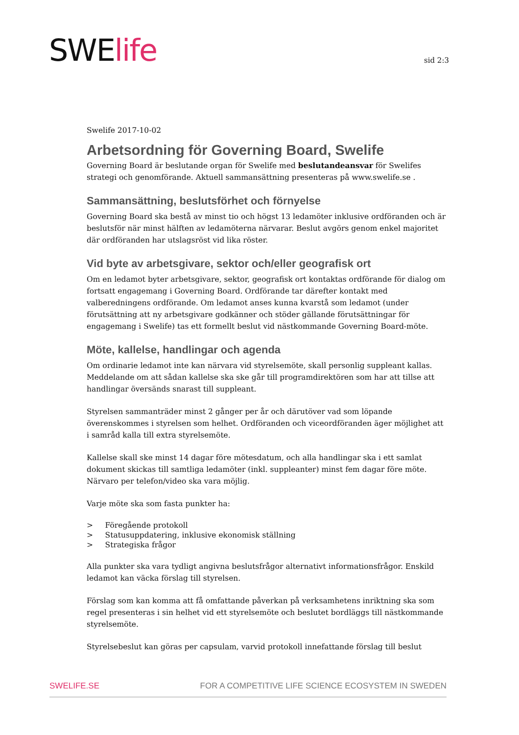SWElife sid 2:3
Swelife 2017-10-02
Arbetsordning för Governing Board, Swelife
Governing Board är beslutande organ för Swelife med beslutandeansvar för Swelifes strategi och genomförande. Aktuell sammansättning presenteras på www.swelife.se .
Sammansättning, beslutsförhet och förnyelse
Governing Board ska bestå av minst tio och högst 13 ledamöter inklusive ordföranden och är beslutsför när minst hälften av ledamöterna närvarar. Beslut avgörs genom enkel majoritet där ordföranden har utslagsröst vid lika röster.
Vid byte av arbetsgivare, sektor och/eller geografisk ort
Om en ledamot byter arbetsgivare, sektor, geografisk ort kontaktas ordförande för dialog om fortsatt engagemang i Governing Board. Ordförande tar därefter kontakt med valberedningens ordförande. Om ledamot anses kunna kvarstå som ledamot (under förutsättning att ny arbetsgivare godkänner och stöder gällande förutsättningar för engagemang i Swelife) tas ett formellt beslut vid nästkommande Governing Board-möte.
Möte, kallelse, handlingar och agenda
Om ordinarie ledamot inte kan närvara vid styrelsemöte, skall personlig suppleant kallas. Meddelande om att sådan kallelse ska ske går till programdirektören som har att tillse att handlingar översänds snarast till suppleant.
Styrelsen sammanträder minst 2 gånger per år och därutöver vad som löpande överenskommes i styrelsen som helhet. Ordföranden och viceordföranden äger möjlighet att i samråd kalla till extra styrelsemöte.
Kallelse skall ske minst 14 dagar före mötesdatum, och alla handlingar ska i ett samlat dokument skickas till samtliga ledamöter (inkl. suppleanter) minst fem dagar före möte. Närvaro per telefon/video ska vara möjlig.
Varje möte ska som fasta punkter ha:
> Föregående protokoll
> Statusuppdatering, inklusive ekonomisk ställning
> Strategiska frågor
Alla punkter ska vara tydligt angivna beslutsfrågor alternativt informationsfrågor. Enskild ledamot kan väcka förslag till styrelsen.
Förslag som kan komma att få omfattande påverkan på verksamhetens inriktning ska som regel presenteras i sin helhet vid ett styrelsemöte och beslutet bordläggs till nästkommande styrelsemöte.
Styrelsebeslut kan göras per capsulam, varvid protokoll innefattande förslag till beslut
SWELIFE.SE FOR A COMPETITIVE LIFE SCIENCE ECOSYSTEM IN SWEDEN